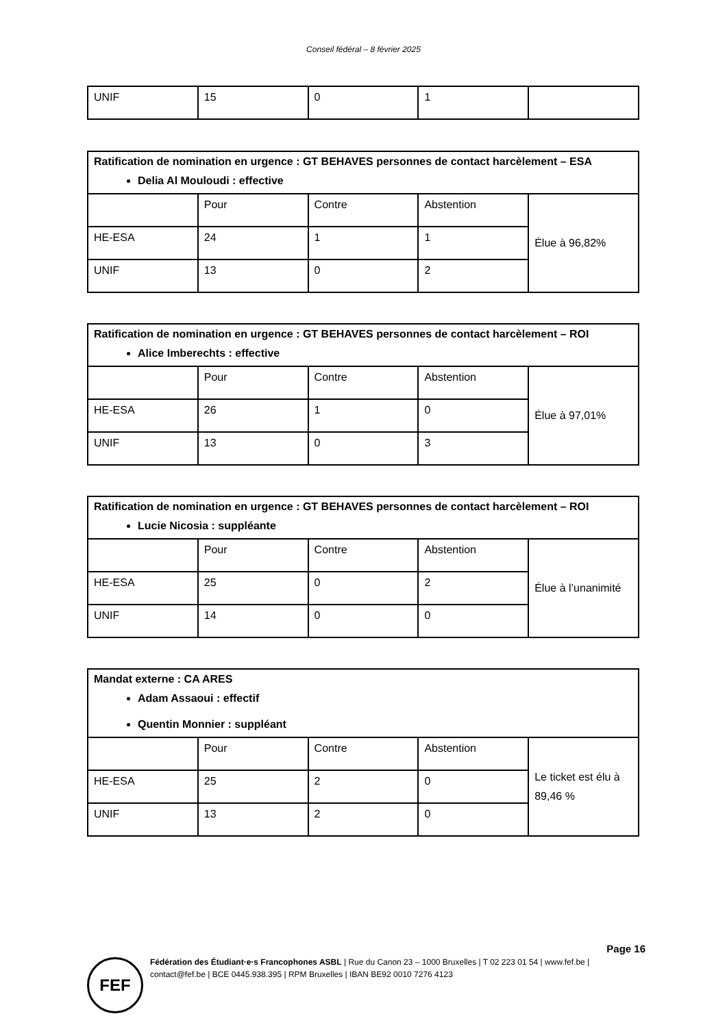Conseil fédéral – 8 février 2025
| UNIF | 15 | 0 | 1 | |
| Ratification de nomination en urgence : GT BEHAVES personnes de contact harcèlement – ESA Delia Al Mouloudi : effective | | | | |
| | Pour | Contre | Abstention | Élue à 96,82% |
| HE-ESA | 24 | 1 | 1 | |
| UNIF | 13 | 0 | 2 | |
| Ratification de nomination en urgence : GT BEHAVES personnes de contact harcèlement – ROI Alice Imberechts : effective | | | | |
| | Pour | Contre | Abstention | Élue à 97,01% |
| HE-ESA | 26 | 1 | 0 | |
| UNIF | 13 | 0 | 3 | |
| Ratification de nomination en urgence : GT BEHAVES personnes de contact harcèlement – ROI Lucie Nicosia : suppléante | | | | |
| | Pour | Contre | Abstention | Élue à l’unanimité |
| HE-ESA | 25 | 0 | 2 | |
| UNIF | 14 | 0 | 0 | |
| Mandat externe : CA ARES Adam Assaoui : effectif Quentin Monnier : suppléant | | | | |
| | Pour | Contre | Abstention | Le ticket est élu à 89,46 % |
| HE-ESA | 25 | 2 | 0 | |
| UNIF | 13 | 2 | 0 | |
Page 16
FEF
Fédération des Étudiant·e·s Francophones ASBL | Rue du Canon 23 – 1000 Bruxelles | T 02 223 01 54 | www.fef.be | contact@fef.be | BCE 0445.938.395 | RPM Bruxelles | IBAN BE92 0010 7276 4123